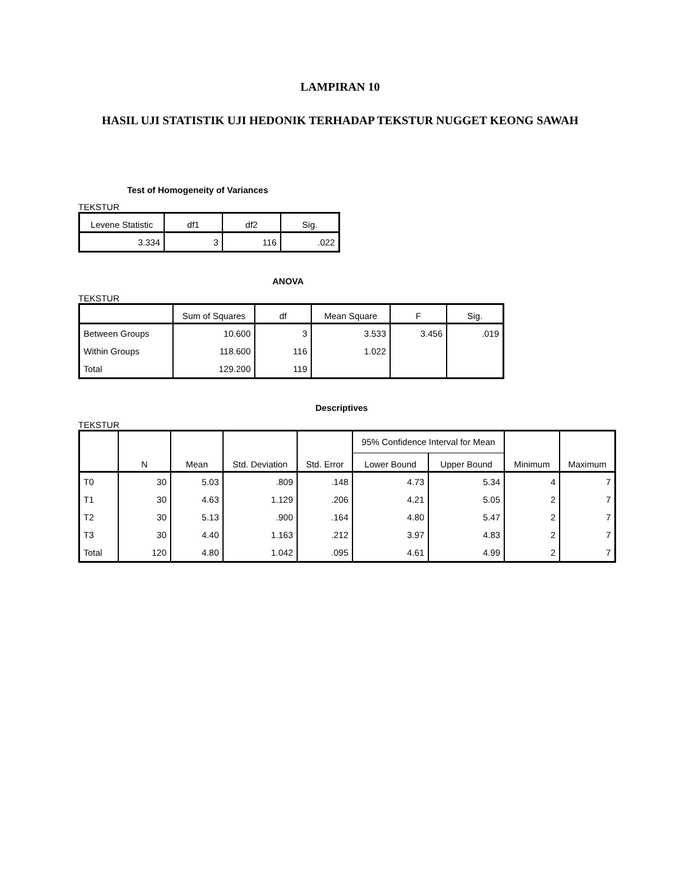LAMPIRAN 10
HASIL UJI STATISTIK UJI HEDONIK TERHADAP TEKSTUR NUGGET KEONG SAWAH
Test of Homogeneity of Variances
TEKSTUR
| Levene Statistic | df1 | df2 | Sig. |
| --- | --- | --- | --- |
| 3.334 | 3 | 116 | .022 |
ANOVA
TEKSTUR
| | Sum of Squares | df | Mean Square | F | Sig. |
| --- | --- | --- | --- | --- | --- |
| Between Groups | 10.600 | 3 | 3.533 | 3.456 | .019 |
| Within Groups | 118.600 | 116 | 1.022 | | |
| Total | 129.200 | 119 | | | |
Descriptives
TEKSTUR
| | N | Mean | Std. Deviation | Std. Error | 95% Confidence Interval for Mean | | Minimum | Maximum |
| --- | --- | --- | --- | --- | --- | --- | --- | --- |
| | | | | | Lower Bound | Upper Bound | | |
| T0 | 30 | 5.03 | .809 | .148 | 4.73 | 5.34 | 4 | 7 |
| T1 | 30 | 4.63 | 1.129 | .206 | 4.21 | 5.05 | 2 | 7 |
| T2 | 30 | 5.13 | .900 | .164 | 4.80 | 5.47 | 2 | 7 |
| T3 | 30 | 4.40 | 1.163 | .212 | 3.97 | 4.83 | 2 | 7 |
| Total | 120 | 4.80 | 1.042 | .095 | 4.61 | 4.99 | 2 | 7 |